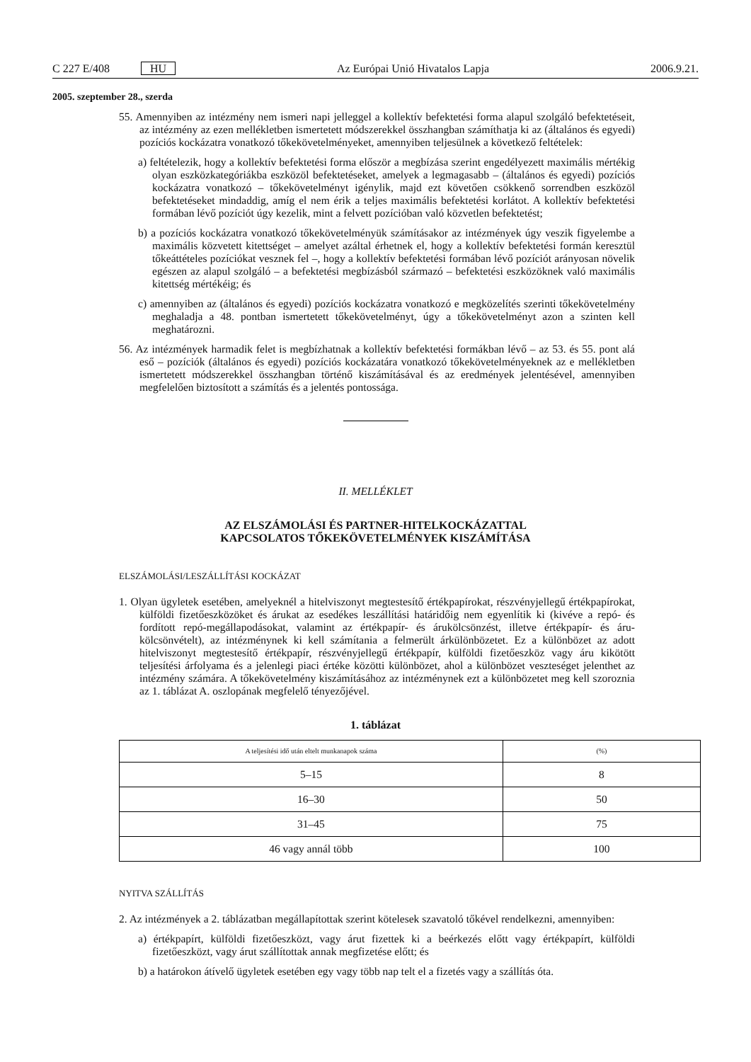C 227 E/408 HU Az Európai Unió Hivatalos Lapja 2006.9.21.
2005. szeptember 28., szerda
55. Amennyiben az intézmény nem ismeri napi jelleggel a kollektív befektetési forma alapul szolgáló befektetéseit, az intézmény az ezen mellékletben ismertetett módszerekkel összhangban számíthatja ki az (általános és egyedi) pozíciós kockázatra vonatkozó tőkekövetelményeket, amennyiben teljesülnek a következő feltételek:
a) feltételezik, hogy a kollektív befektetési forma először a megbízása szerint engedélyezett maximális mértékig olyan eszközkategóriákba eszközöl befektetéseket, amelyek a legmagasabb – (általános és egyedi) pozíciós kockázatra vonatkozó – tőkekövetelményt igénylik, majd ezt követően csökkenő sorrendben eszközöl befektetéseket mindaddig, amíg el nem érik a teljes maximális befektetési korlátot. A kollektív befektetési formában lévő pozíciót úgy kezelik, mint a felvett pozícióban való közvetlen befektetést;
b) a pozíciós kockázatra vonatkozó tőkekövetelményük számításakor az intézmények úgy veszik figyelembe a maximális közvetett kitettséget – amelyet azáltal érhetnek el, hogy a kollektív befektetési formán keresztül tőkeáttételes pozíciókat vesznek fel –, hogy a kollektív befektetési formában lévő pozíciót arányosan növelik egészen az alapul szolgáló – a befektetési megbízásból származó – befektetési eszközöknek való maximális kitettség mértékéig; és
c) amennyiben az (általános és egyedi) pozíciós kockázatra vonatkozó e megközelítés szerinti tőkekövetelmény meghaladja a 48. pontban ismertetett tőkekövetelményt, úgy a tőkekövetelményt azon a szinten kell meghatározni.
56. Az intézmények harmadik felet is megbízhatnak a kollektív befektetési formákban lévő – az 53. és 55. pont alá eső – pozíciók (általános és egyedi) pozíciós kockázatára vonatkozó tőkekövetelményeknek az e mellékletben ismertetett módszerekkel összhangban történő kiszámításával és az eredmények jelentésével, amennyiben megfelelően biztosított a számítás és a jelentés pontossága.
II. MELLÉKLET
AZ ELSZÁMOLÁSI ÉS PARTNER-HITELKOCKÁZATTAL
KAPCSOLATOS TŐKEKÖVETELMÉNYEK KISZÁMÍTÁSA
ELSZÁMOLÁSI/LESZÁLLÍTÁSI KOCKÁZAT
1. Olyan ügyletek esetében, amelyeknél a hitelviszonyt megtestesítő értékpapírokat, részvényjellegű értékpapírokat, külföldi fizetőeszközöket és árukat az esedékes leszállítási határidőig nem egyenlítik ki (kivéve a repó- és fordított repó-megállapodásokat, valamint az értékpapír- és árukölcsönzést, illetve értékpapír- és áru-kölcsönvételt), az intézménynek ki kell számítania a felmerült árkülönbözetet. Ez a különbözet az adott hitelviszonyt megtestesítő értékpapír, részvényjellegű értékpapír, külföldi fizetőeszköz vagy áru kikötött teljesítési árfolyama és a jelenlegi piaci értéke közötti különbözet, ahol a különbözet veszteséget jelenthet az intézmény számára. A tőkekövetelmény kiszámításához az intézménynek ezt a különbözetet meg kell szoroznia az 1. táblázat A. oszlopának megfelelő tényezőjével.
1. táblázat
| A teljesítési idő után eltelt munkanapok száma | (%) |
| --- | --- |
| 5–15 | 8 |
| 16–30 | 50 |
| 31–45 | 75 |
| 46 vagy annál több | 100 |
NYITVA SZÁLLÍTÁS
2. Az intézmények a 2. táblázatban megállapítottak szerint kötelesek szavatoló tőkével rendelkezni, amennyiben:
a) értékpapírt, külföldi fizetőeszközt, vagy árut fizettek ki a beérkezés előtt vagy értékpapírt, külföldi fizetőeszközt, vagy árut szállítottak annak megfizetése előtt; és
b) a határokon átívelő ügyletek esetében egy vagy több nap telt el a fizetés vagy a szállítás óta.